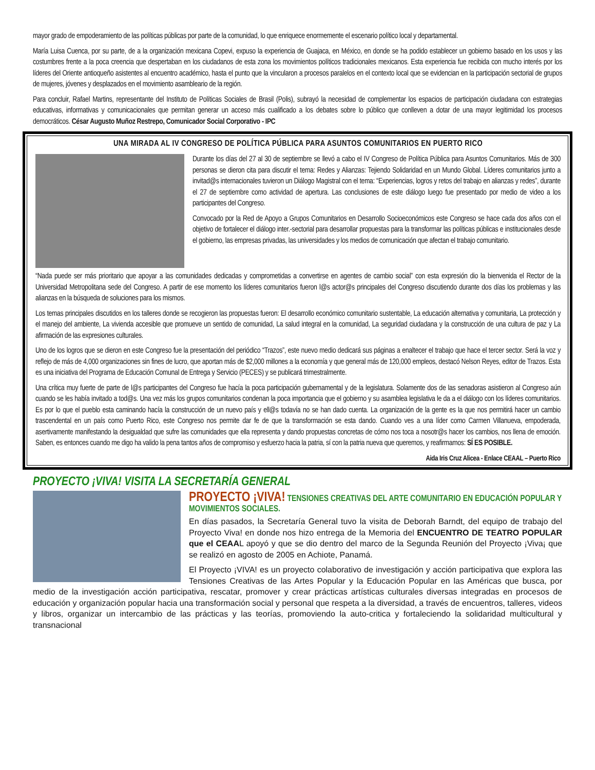mayor grado de empoderamiento de las políticas públicas por parte de la comunidad, lo que enriquece enormemente el escenario político local y departamental.
María Luisa Cuenca, por su parte, de a la organización mexicana Copevi, expuso la experiencia de Guajaca, en México, en donde se ha podido establecer un gobierno basado en los usos y las costumbres frente a la poca creencia que despertaban en los ciudadanos de esta zona los movimientos políticos tradicionales mexicanos. Esta experiencia fue recibida con mucho interés por los líderes del Oriente antioqueño asistentes al encuentro académico, hasta el punto que la vincularon a procesos paralelos en el contexto local que se evidencian en la participación sectorial de grupos de mujeres, jóvenes y desplazados en el movimiento asambleario de la región.
Para concluir, Rafael Martins, representante del Instituto de Políticas Sociales de Brasil (Polis), subrayó la necesidad de complementar los espacios de participación ciudadana con estrategias educativas, informativas y comunicacionales que permitan generar un acceso más cualificado a los debates sobre lo público que conlleven a dotar de una mayor legitimidad los procesos democráticos. César Augusto Muñoz Restrepo, Comunicador Social Corporativo - IPC
UNA MIRADA AL IV CONGRESO DE POLÍTICA PÚBLICA PARA ASUNTOS COMUNITARIOS EN PUERTO RICO
Durante los días del 27 al 30 de septiembre se llevó a cabo el IV Congreso de Política Pública para Asuntos Comunitarios. Más de 300 personas se dieron cita para discutir el tema: Redes y Alianzas: Tejiendo Solidaridad en un Mundo Global. Líderes comunitarios junto a invitad@s internacionales tuvieron un Diálogo Magistral con el tema: “Experiencias, logros y retos del trabajo en alianzas y redes”, durante el 27 de septiembre como actividad de apertura. Las conclusiones de este diálogo luego fue presentado por medio de video a los participantes del Congreso.
Convocado por la Red de Apoyo a Grupos Comunitarios en Desarrollo Socioeconómicos este Congreso se hace cada dos años con el objetivo de fortalecer el diálogo inter.-sectorial para desarrollar propuestas para la transformar las políticas públicas e institucionales desde el gobierno, las empresas privadas, las universidades y los medios de comunicación que afectan el trabajo comunitario.
“Nada puede ser más prioritario que apoyar a las comunidades dedicadas y comprometidas a convertirse en agentes de cambio social” con esta expresión dio la bienvenida el Rector de la Universidad Metropolitana sede del Congreso. A partir de ese momento los líderes comunitarios fueron l@s actor@s principales del Congreso discutiendo durante dos días los problemas y las alianzas en la búsqueda de soluciones para los mismos.
Los temas principales discutidos en los talleres donde se recogieron las propuestas fueron: El desarrollo económico comunitario sustentable, La educación alternativa y comunitaria, La protección y el manejo del ambiente, La vivienda accesible que promueve un sentido de comunidad, La salud integral en la comunidad, La seguridad ciudadana y la construcción de una cultura de paz y La afirmación de las expresiones culturales.
Uno de los logros que se dieron en este Congreso fue la presentación del periódico “Trazos”, este nuevo medio dedicará sus páginas a enaltecer el trabajo que hace el tercer sector. Será la voz y reflejo de más de 4,000 organizaciones sin fines de lucro, que aportan más de $2,000 millones a la economía y que general más de 120,000 empleos, destacó Nelson Reyes, editor de Trazos. Esta es una iniciativa del Programa de Educación Comunal de Entrega y Servicio (PECES) y se publicará trimestralmente.
Una crítica muy fuerte de parte de l@s participantes del Congreso fue hacía la poca participación gubernamental y de la legislatura. Solamente dos de las senadoras asistieron al Congreso aún cuando se les había invitado a tod@s. Una vez más los grupos comunitarios condenan la poca importancia que el gobierno y su asamblea legislativa le da a el diálogo con los líderes comunitarios. Es por lo que el pueblo esta caminando hacía la construcción de un nuevo país y ell@s todavía no se han dado cuenta. La organización de la gente es la que nos permitirá hacer un cambio trascendental en un país como Puerto Rico, este Congreso nos permite dar fe de que la transformación se esta dando. Cuando ves a una líder como Carmen Villanueva, empoderada, asertivamente manifestando la desigualdad que sufre las comunidades que ella representa y dando propuestas concretas de cómo nos toca a nosotr@s hacer los cambios, nos llena de emoción. Saben, es entonces cuando me digo ha valido la pena tantos años de compromiso y esfuerzo hacia la patria, sí con la patria nueva que queremos, y reafirmamos: SÍ ES POSIBLE.
Aida Iris Cruz Alicea - Enlace CEAAL – Puerto Rico
PROYECTO ¡VIVA! VISITA LA SECRETARÍA GENERAL
PROYECTO ¡VIVA! TENSIONES CREATIVAS DEL ARTE COMUNITARIO EN EDUCACIÓN POPULAR Y MOVIMIENTOS SOCIALES.
En días pasados, la Secretaría General tuvo la visita de Deborah Barndt, del equipo de trabajo del Proyecto Viva! en donde nos hizo entrega de la Memoria del ENCUENTRO DE TEATRO POPULAR que el CEAAL apoyó y que se dio dentro del marco de la Segunda Reunión del Proyecto ¡Viva¡ que se realizó en agosto de 2005 en Achiote, Panamá.
El Proyecto ¡VIVA! es un proyecto colaborativo de investigación y acción participativa que explora las Tensiones Creativas de las Artes Popular y la Educación Popular en las Américas que busca, por medio de la investigación acción participativa, rescatar, promover y crear prácticas artísticas culturales diversas integradas en procesos de educación y organización popular hacia una transformación social y personal que respeta a la diversidad, a través de encuentros, talleres, videos y libros, organizar un intercambio de las prácticas y las teorías, promoviendo la auto-critica y fortaleciendo la solidaridad multicultural y transnacional